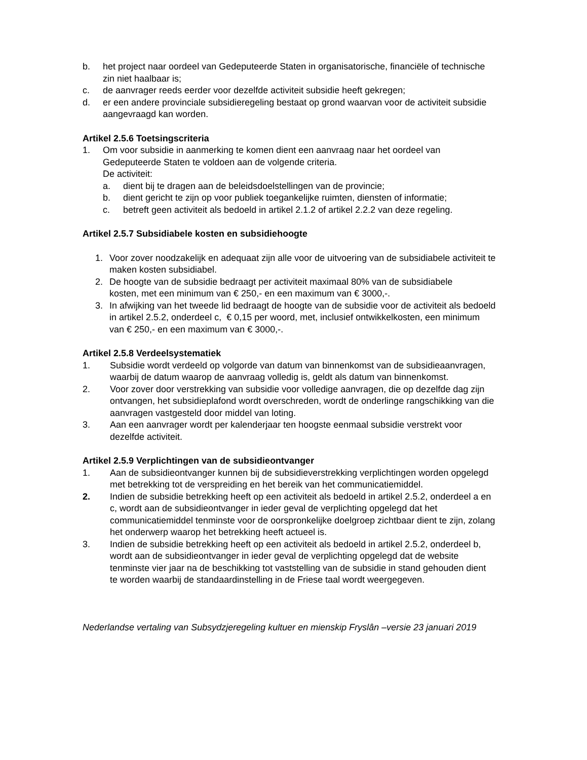b. het project naar oordeel van Gedeputeerde Staten in organisatorische, financiële of technische zin niet haalbaar is;
c. de aanvrager reeds eerder voor dezelfde activiteit subsidie heeft gekregen;
d. er een andere provinciale subsidieregeling bestaat op grond waarvan voor de activiteit subsidie aangevraagd kan worden.
Artikel 2.5.6 Toetsingscriteria
1. Om voor subsidie in aanmerking te komen dient een aanvraag naar het oordeel van Gedeputeerde Staten te voldoen aan de volgende criteria.
De activiteit:
a. dient bij te dragen aan de beleidsdoelstellingen van de provincie;
b. dient gericht te zijn op voor publiek toegankelijke ruimten, diensten of informatie;
c. betreft geen activiteit als bedoeld in artikel 2.1.2 of artikel 2.2.2 van deze regeling.
Artikel 2.5.7 Subsidiabele kosten en subsidiehoogte
1. Voor zover noodzakelijk en adequaat zijn alle voor de uitvoering van de subsidiabele activiteit te maken kosten subsidiabel.
2. De hoogte van de subsidie bedraagt per activiteit maximaal 80% van de subsidiabele
kosten, met een minimum van € 250,- en een maximum van € 3000,-.
3. In afwijking van het tweede lid bedraagt de hoogte van de subsidie voor de activiteit als bedoeld in artikel 2.5.2, onderdeel c, € 0,15 per woord, met, inclusief ontwikkelkosten, een minimum van € 250,- en een maximum van € 3000,-.
Artikel 2.5.8 Verdeelsystematiek
1. Subsidie wordt verdeeld op volgorde van datum van binnenkomst van de subsidieaanvragen, waarbij de datum waarop de aanvraag volledig is, geldt als datum van binnenkomst.
2. Voor zover door verstrekking van subsidie voor volledige aanvragen, die op dezelfde dag zijn ontvangen, het subsidieplafond wordt overschreden, wordt de onderlinge rangschikking van die aanvragen vastgesteld door middel van loting.
3. Aan een aanvrager wordt per kalenderjaar ten hoogste eenmaal subsidie verstrekt voor dezelfde activiteit.
Artikel 2.5.9 Verplichtingen van de subsidieontvanger
1. Aan de subsidieontvanger kunnen bij de subsidieverstrekking verplichtingen worden opgelegd met betrekking tot de verspreiding en het bereik van het communicatiemiddel.
2. Indien de subsidie betrekking heeft op een activiteit als bedoeld in artikel 2.5.2, onderdeel a en c, wordt aan de subsidieontvanger in ieder geval de verplichting opgelegd dat het communicatiemiddel tenminste voor de oorspronkelijke doelgroep zichtbaar dient te zijn, zolang het onderwerp waarop het betrekking heeft actueel is.
3. Indien de subsidie betrekking heeft op een activiteit als bedoeld in artikel 2.5.2, onderdeel b, wordt aan de subsidieontvanger in ieder geval de verplichting opgelegd dat de website tenminste vier jaar na de beschikking tot vaststelling van de subsidie in stand gehouden dient te worden waarbij de standaardinstelling in de Friese taal wordt weergegeven.
Nederlandse vertaling van Subsydzjeregeling kultuer en mienskip Fryslân –versie 23 januari 2019